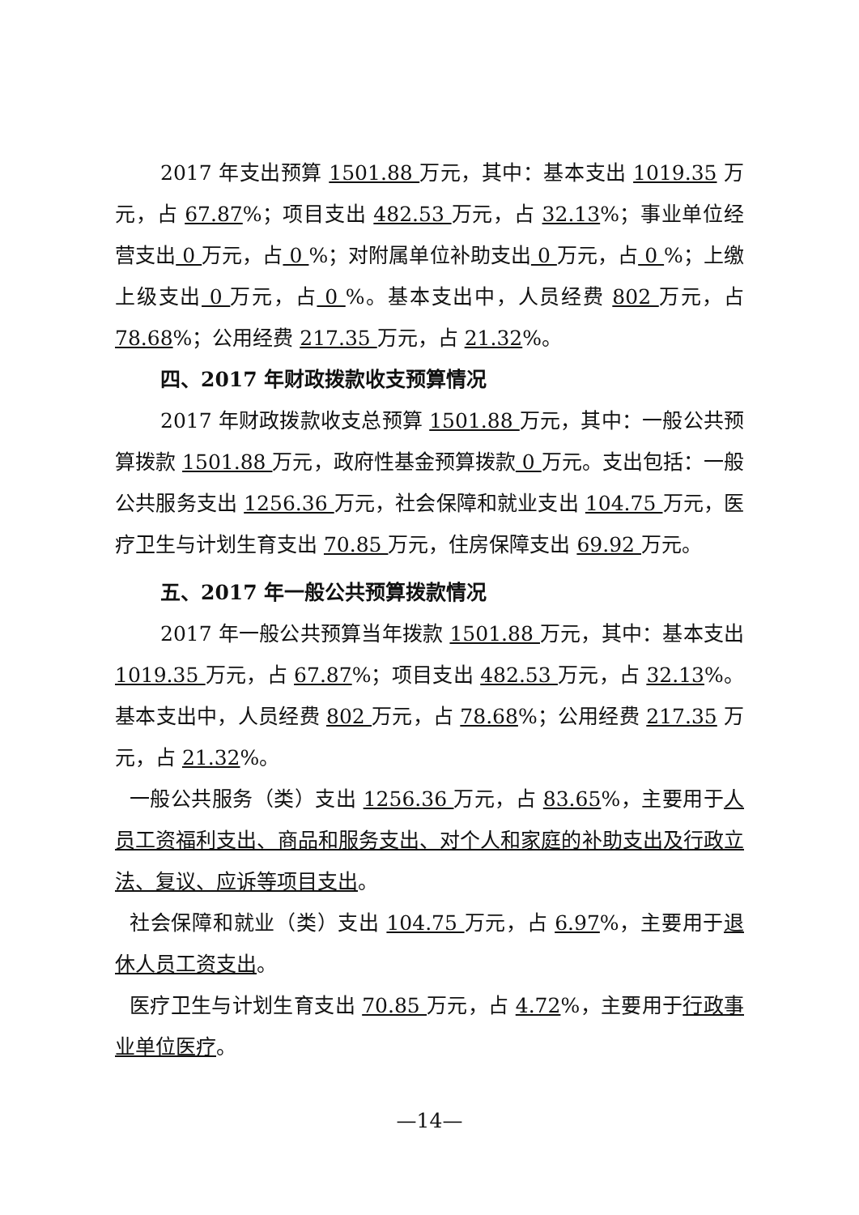2017 年支出预算 1501.88 万元，其中：基本支出 1019.35 万元，占 67.87%；项目支出 482.53 万元，占 32.13%；事业单位经营支出 0 万元，占 0 %；对附属单位补助支出 0 万元，占 0 %；上缴上级支出 0 万元，占 0 %。基本支出中，人员经费 802 万元，占 78.68%；公用经费 217.35 万元，占 21.32%。
四、2017 年财政拨款收支预算情况
2017 年财政拨款收支总预算 1501.88 万元，其中：一般公共预算拨款 1501.88 万元，政府性基金预算拨款 0 万元。支出包括：一般公共服务支出 1256.36 万元，社会保障和就业支出 104.75 万元，医疗卫生与计划生育支出 70.85 万元，住房保障支出 69.92 万元。
五、2017 年一般公共预算拨款情况
2017 年一般公共预算当年拨款 1501.88 万元，其中：基本支出 1019.35 万元，占 67.87%；项目支出 482.53 万元，占 32.13%。基本支出中，人员经费 802 万元，占 78.68%；公用经费 217.35 万元，占 21.32%。
一般公共服务（类）支出 1256.36 万元，占 83.65%，主要用于人员工资福利支出、商品和服务支出、对个人和家庭的补助支出及行政立法、复议、应诉等项目支出。
社会保障和就业（类）支出 104.75 万元，占 6.97%，主要用于退休人员工资支出。
医疗卫生与计划生育支出 70.85 万元，占 4.72%，主要用于行政事业单位医疗。
—14—